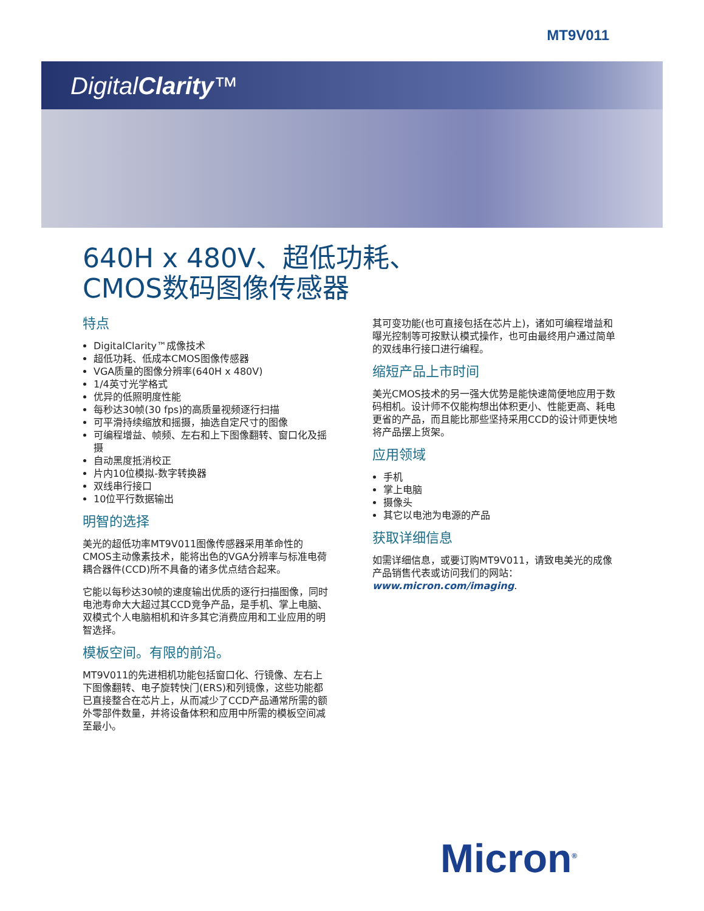MT9V011
DigitalClarity™
640H x 480V、超低功耗、
CMOS数码图像传感器
特点
DigitalClarity™成像技术
超低功耗、低成本CMOS图像传感器
VGA质量的图像分辨率(640H x 480V)
1/4英寸光学格式
优异的低照明度性能
每秒达30帧(30 fps)的高质量视频逐行扫描
可平滑持续缩放和摇摄，抽选自定尺寸的图像
可编程增益、帧频、左右和上下图像翻转、窗口化及摇摄
自动黑度抵消校正
片内10位模拟-数字转换器
双线串行接口
10位平行数据输出
明智的选择
美光的超低功率MT9V011图像传感器采用革命性的CMOS主动像素技术，能将出色的VGA分辨率与标准电荷耦合器件(CCD)所不具备的诸多优点结合起来。
它能以每秒达30帧的速度输出优质的逐行扫描图像，同时电池寿命大大超过其CCD竞争产品，是手机、掌上电脑、双模式个人电脑相机和许多其它消费应用和工业应用的明智选择。
模板空间。有限的前沿。
MT9V011的先进相机功能包括窗口化、行镜像、左右上下图像翻转、电子旋转快门(ERS)和列镜像，这些功能都已直接整合在芯片上，从而减少了CCD产品通常所需的额外零部件数量，并将设备体积和应用中所需的模板空间减至最小。
其可变功能(也可直接包括在芯片上)，诸如可编程增益和曝光控制等可按默认模式操作，也可由最终用户通过简单的双线串行接口进行编程。
缩短产品上市时间
美光CMOS技术的另一强大优势是能快速简便地应用于数码相机。设计师不仅能构想出体积更小、性能更高、耗电更省的产品，而且能比那些坚持采用CCD的设计师更快地将产品摆上货架。
应用领域
手机
掌上电脑
摄像头
其它以电池为电源的产品
获取详细信息
如需详细信息，或要订购MT9V011，请致电美光的成像产品销售代表或访问我们的网站：www.micron.com/imaging.
Micron<sup>®</sup>